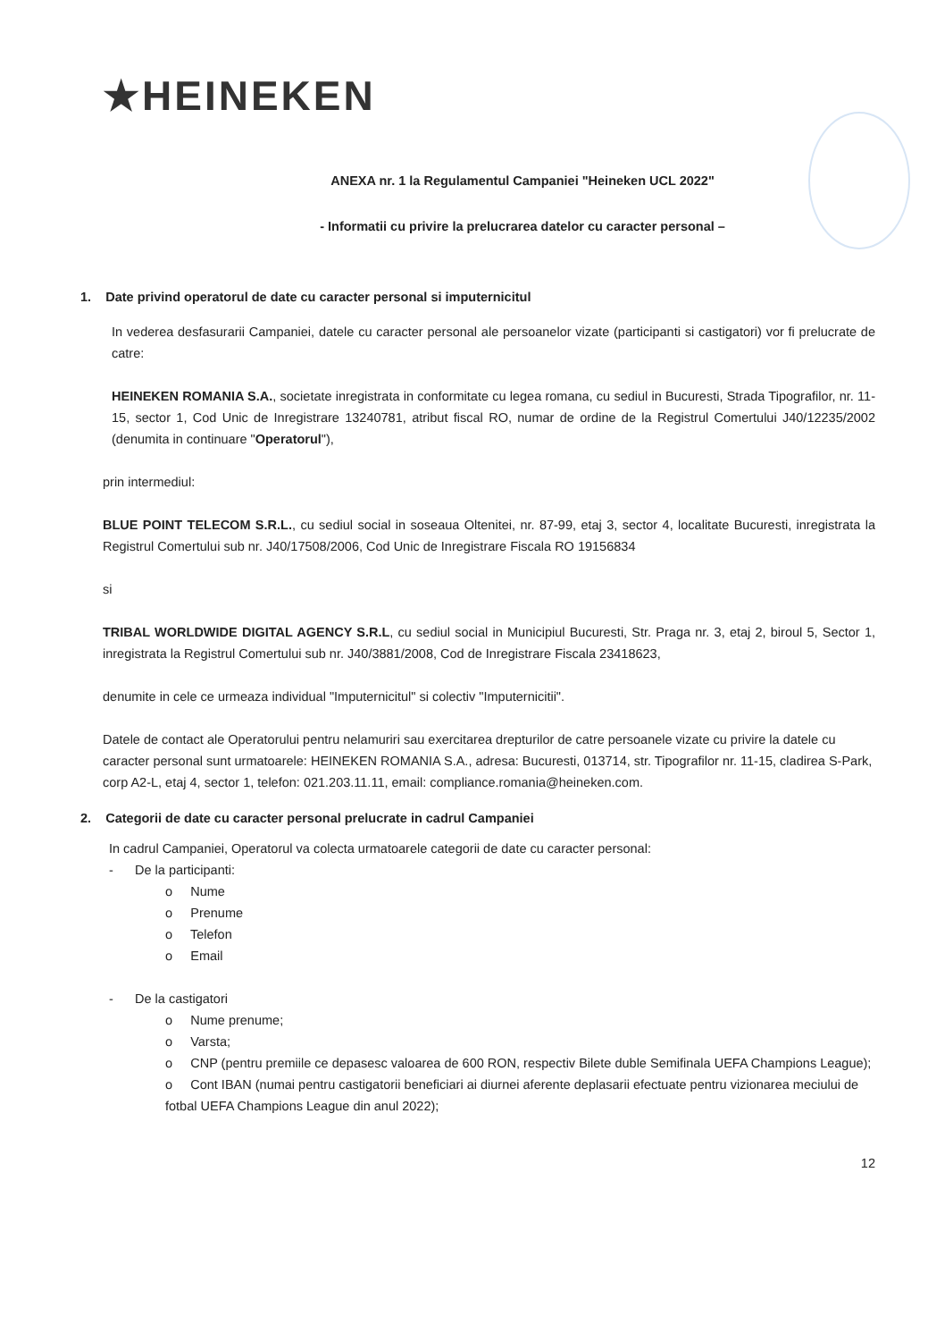★HEINEKEN
ANEXA nr. 1 la Regulamentul Campaniei "Heineken UCL 2022"
- Informatii cu privire la prelucrarea datelor cu caracter personal –
1. Date privind operatorul de date cu caracter personal si imputernicitul
In vederea desfasurarii Campaniei, datele cu caracter personal ale persoanelor vizate (participanti si castigatori) vor fi prelucrate de catre:
HEINEKEN ROMANIA S.A., societate inregistrata in conformitate cu legea romana, cu sediul in Bucuresti, Strada Tipografilor, nr. 11-15, sector 1, Cod Unic de Inregistrare 13240781, atribut fiscal RO, numar de ordine de la Registrul Comertului J40/12235/2002 (denumita in continuare "Operatorul"),
prin intermediul:
BLUE POINT TELECOM S.R.L., cu sediul social in soseaua Oltenitei, nr. 87-99, etaj 3, sector 4, localitate Bucuresti, inregistrata la Registrul Comertului sub nr. J40/17508/2006, Cod Unic de Inregistrare Fiscala RO 19156834
si
TRIBAL WORLDWIDE DIGITAL AGENCY S.R.L, cu sediul social in Municipiul Bucuresti, Str. Praga nr. 3, etaj 2, biroul 5, Sector 1, inregistrata la Registrul Comertului sub nr. J40/3881/2008, Cod de Inregistrare Fiscala 23418623,
denumite in cele ce urmeaza individual "Imputernicitul" si colectiv "Imputernicitii".
Datele de contact ale Operatorului pentru nelamuriri sau exercitarea drepturilor de catre persoanele vizate cu privire la datele cu caracter personal sunt urmatoarele: HEINEKEN ROMANIA S.A., adresa: Bucuresti, 013714, str. Tipografilor nr. 11-15, cladirea S-Park, corp A2-L, etaj 4, sector 1, telefon: 021.203.11.11, email: compliance.romania@heineken.com.
2. Categorii de date cu caracter personal prelucrate in cadrul Campaniei
In cadrul Campaniei, Operatorul va colecta urmatoarele categorii de date cu caracter personal:
- De la participanti:
o Nume
o Prenume
o Telefon
o Email
- De la castigatori
o Nume prenume;
o Varsta;
o CNP (pentru premiile ce depasesc valoarea de 600 RON, respectiv Bilete duble Semifinala UEFA Champions League);
o Cont IBAN (numai pentru castigatorii beneficiari ai diurnei aferente deplasarii efectuate pentru vizionarea meciului de fotbal UEFA Champions League din anul 2022);
12